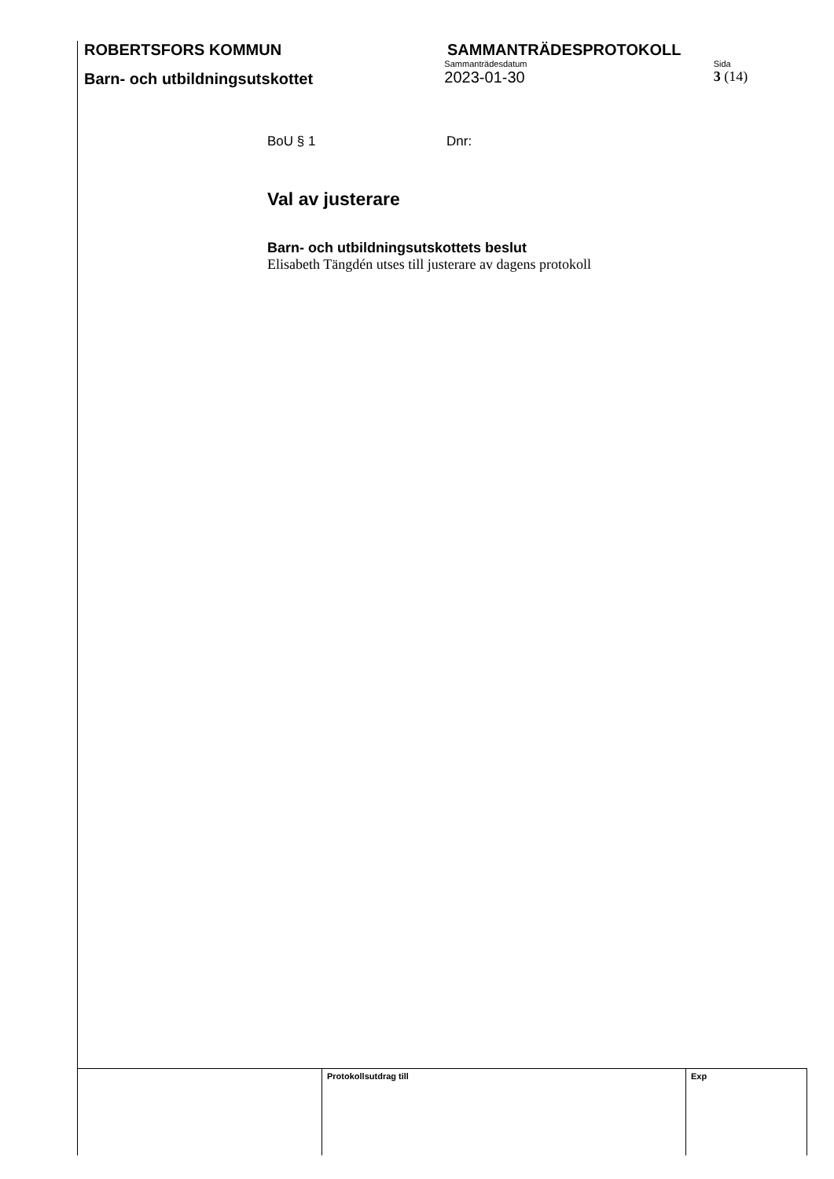ROBERTSFORS KOMMUN SAMMANTRÄDESPROTOKOLL
Barn- och utbildningsutskottet
Sammanträdesdatum
2023-01-30
Sida
3 (14)
BoU § 1 Dnr:
Val av justerare
Barn- och utbildningsutskottets beslut
Elisabeth Tängdén utses till justerare av dagens protokoll
| | | | Protokollsutdrag till | Exp |